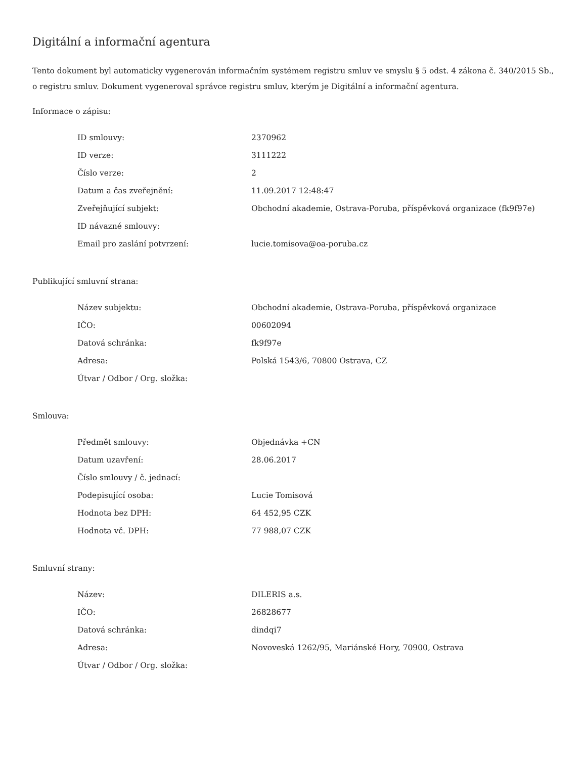Digitální a informační agentura
Tento dokument byl automaticky vygenerován informačním systémem registru smluv ve smyslu § 5 odst. 4 zákona č. 340/2015 Sb., o registru smluv. Dokument vygeneroval správce registru smluv, kterým je Digitální a informační agentura.
Informace o zápisu:
| ID smlouvy: | 2370962 |
| ID verze: | 3111222 |
| Číslo verze: | 2 |
| Datum a čas zveřejnění: | 11.09.2017 12:48:47 |
| Zveřejňující subjekt: | Obchodní akademie, Ostrava-Poruba, příspěvková organizace (fk9f97e) |
| ID návazné smlouvy: | |
| Email pro zaslání potvrzení: | lucie.tomisova@oa-poruba.cz |
Publikující smluvní strana:
| Název subjektu: | Obchodní akademie, Ostrava-Poruba, příspěvková organizace |
| IČO: | 00602094 |
| Datová schránka: | fk9f97e |
| Adresa: | Polská 1543/6, 70800 Ostrava, CZ |
| Útvar / Odbor / Org. složka: | |
Smlouva:
| Předmět smlouvy: | Objednávka +CN |
| Datum uzavření: | 28.06.2017 |
| Číslo smlouvy / č. jednací: | |
| Podepisující osoba: | Lucie Tomisová |
| Hodnota bez DPH: | 64 452,95 CZK |
| Hodnota vč. DPH: | 77 988,07 CZK |
Smluvní strany:
| Název: | DILERIS a.s. |
| IČO: | 26828677 |
| Datová schránka: | dindqi7 |
| Adresa: | Novoveská 1262/95, Mariánské Hory, 70900, Ostrava |
| Útvar / Odbor / Org. složka: | |